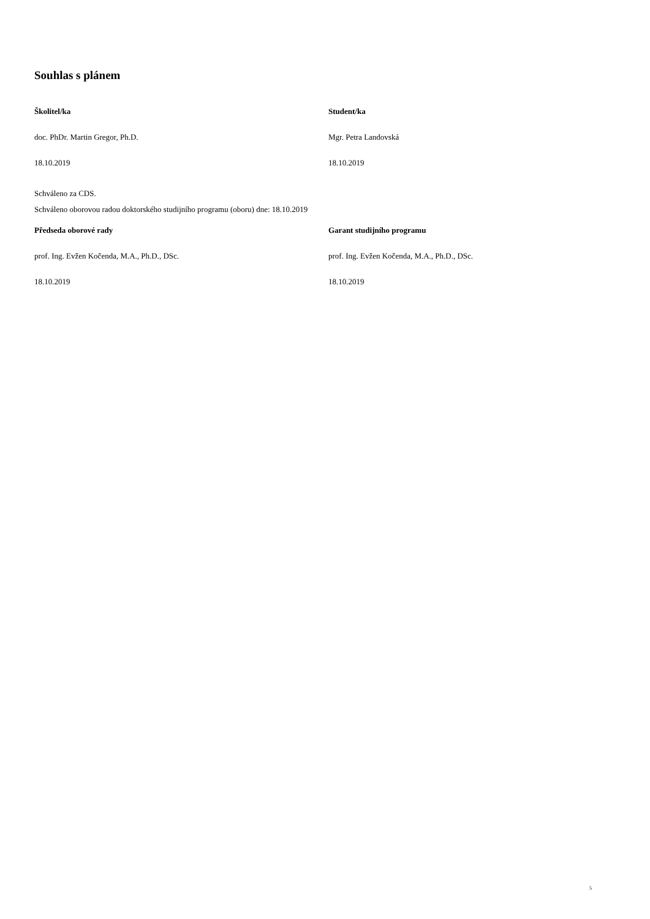Souhlas s plánem
Školitel/ka Student/ka
doc. PhDr. Martin Gregor, Ph.D. Mgr. Petra Landovská
18.10.2019 18.10.2019
Schváleno za CDS.
Schváleno oborovou radou doktorského studijního programu (oboru) dne: 18.10.2019
Předseda oborové rady Garant studijního programu
prof. Ing. Evžen Kočenda, M.A., Ph.D., DSc. prof. Ing. Evžen Kočenda, M.A., Ph.D., DSc.
18.10.2019 18.10.2019
5